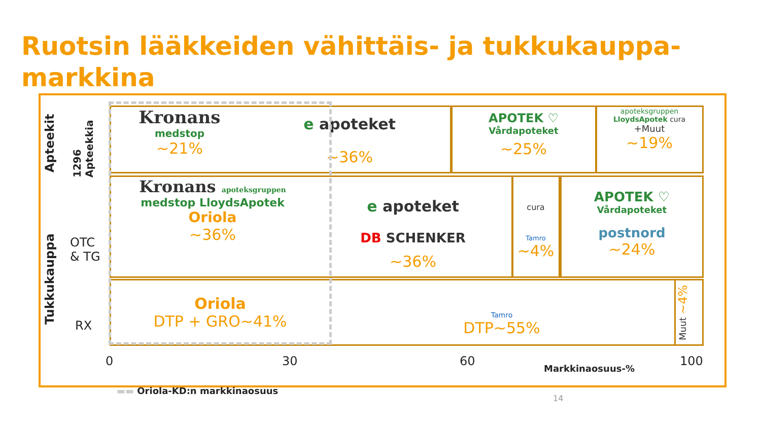Ruotsin lääkkeiden vähittäis- ja tukkukauppa-markkina
Apteekit
1296 Apteekkia
Tukkukauppa
OTC
& TG
RX
Kronans
medstop
~21%
e apoteket
~36%
APOTEK ♡
Vårdapoteket
~25%
apoteksgruppen
LloydsApotek cura
+Muut
~19%
Kronans apoteksgruppen
medstop LloydsApotek
Oriola
~36%
e apoteket
DB SCHENKER
~36%
cura
Tamro
~4%
APOTEK ♡
Vårdapoteket
postnord
~24%
Oriola
DTP + GRO~41%
Tamro
DTP~55%
Muut ~4%
0 30 60
Markkinaosuus-%
100
▬▬ Oriola-KD:n markkinaosuus
14